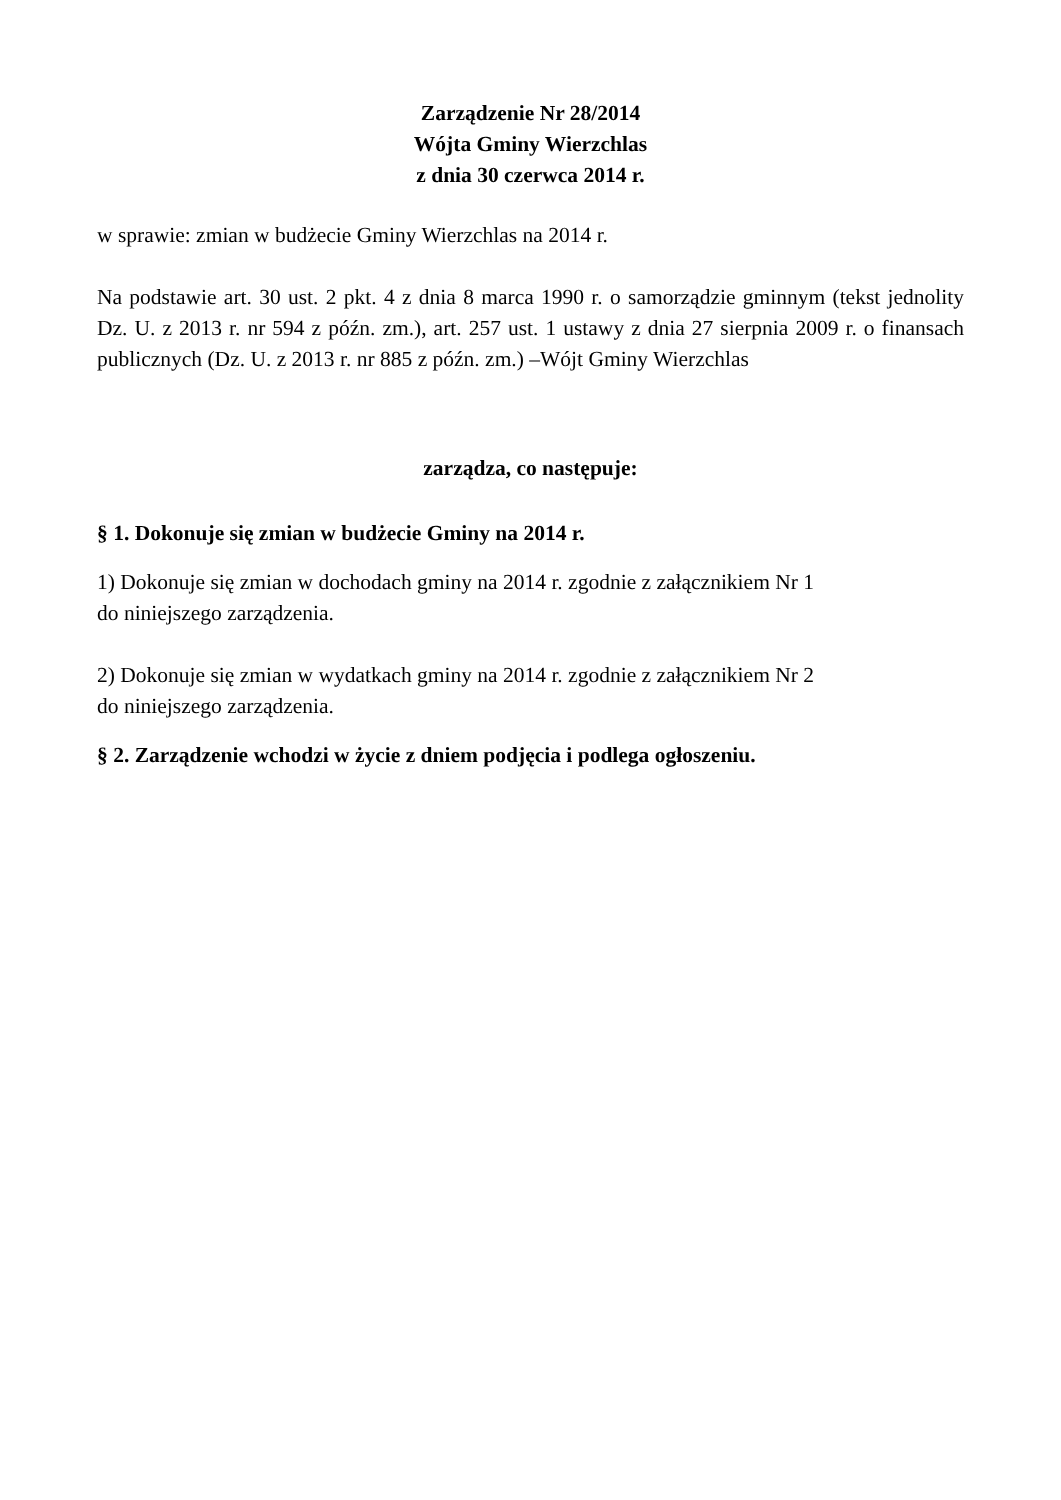Zarządzenie Nr 28/2014
Wójta Gminy Wierzchlas
z dnia 30 czerwca 2014 r.
w sprawie: zmian w budżecie Gminy Wierzchlas na 2014 r.
Na podstawie art. 30 ust. 2 pkt. 4 z dnia 8 marca 1990 r. o samorządzie gminnym (tekst jednolity Dz. U. z 2013 r. nr 594 z późn. zm.), art. 257 ust. 1 ustawy z dnia 27 sierpnia 2009 r. o finansach publicznych (Dz. U. z 2013 r. nr 885 z późn. zm.) –Wójt Gminy Wierzchlas
zarządza, co następuje:
§ 1. Dokonuje się zmian w budżecie Gminy na 2014 r.
1) Dokonuje się zmian w dochodach gminy na 2014 r. zgodnie z załącznikiem Nr 1
do niniejszego zarządzenia.
2) Dokonuje się zmian w wydatkach gminy na 2014 r. zgodnie z załącznikiem Nr 2
do niniejszego zarządzenia.
§ 2. Zarządzenie wchodzi w życie z dniem podjęcia i podlega ogłoszeniu.